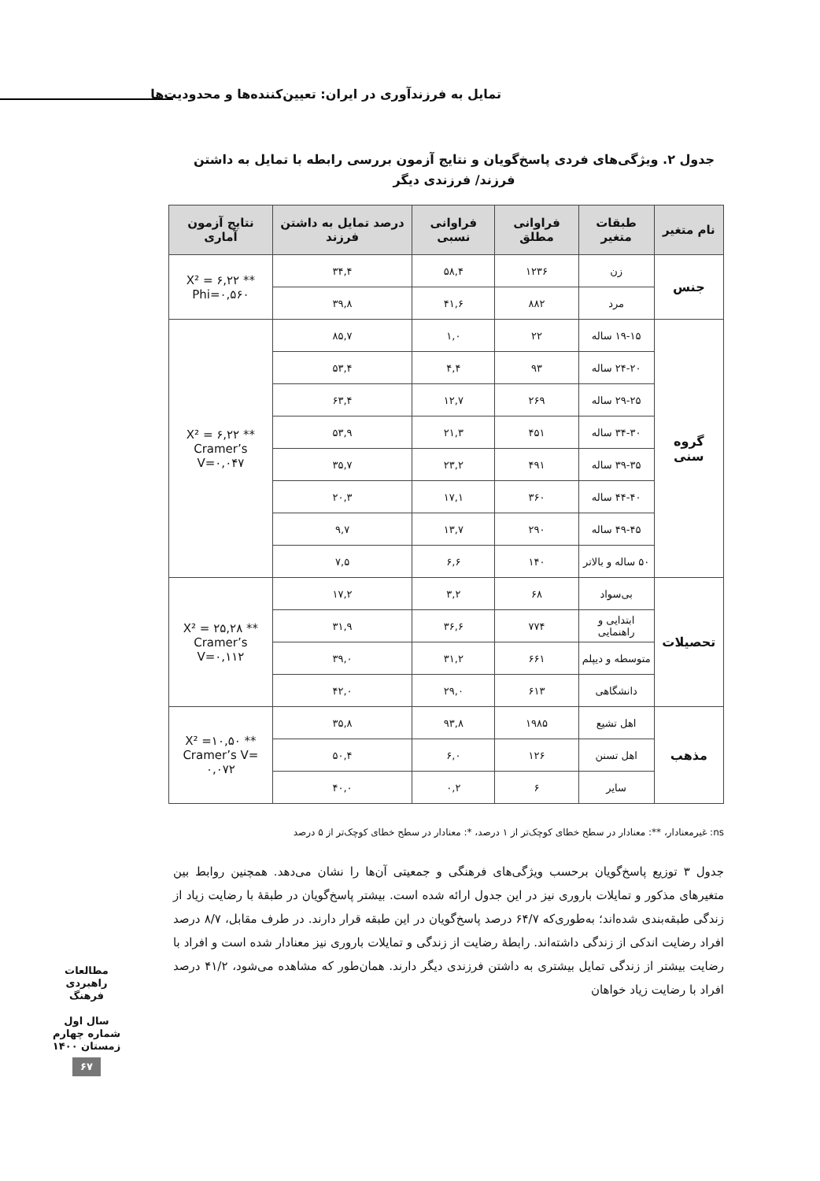تمایل به فرزندآوری در ایران: تعیین‌کننده‌ها و محدودیت‌ها
جدول ۲. ویژگی‌های فردی پاسخ‌گویان و نتایج آزمون بررسی رابطه با تمایل به داشتن فرزند/ فرزندی دیگر
| نام متغیر | طبقات متغیر | فراوانی مطلق | فراوانی نسبی | درصد تمایل به داشتن فرزند | نتایج آزمون آماری |
| --- | --- | --- | --- | --- | --- |
| جنس | زن | ۱۲۳۶ | ۵۸,۴ | ۳۴,۴ | X² = ۶,۲۲ ** Phi=۰,۵۶۰ |
| | مرد | ۸۸۲ | ۴۱,۶ | ۳۹,۸ | |
| گروه سنی | ۱۹-۱۵ ساله | ۲۲ | ۱,۰ | ۸۵,۷ | X² = ۶,۲۲ ** Cramer’s V=۰,۰۴۷ |
| | ۲۴-۲۰ ساله | ۹۳ | ۴,۴ | ۵۳,۴ | |
| | ۲۹-۲۵ ساله | ۲۶۹ | ۱۲,۷ | ۶۳,۴ | |
| | ۳۴-۳۰ ساله | ۴۵۱ | ۲۱,۳ | ۵۳,۹ | |
| | ۳۹-۳۵ ساله | ۴۹۱ | ۲۳,۲ | ۳۵,۷ | |
| | ۴۴-۴۰ ساله | ۳۶۰ | ۱۷,۱ | ۲۰,۳ | |
| | ۴۹-۴۵ ساله | ۲۹۰ | ۱۳,۷ | ۹,۷ | |
| | ۵۰ ساله و بالاتر | ۱۴۰ | ۶,۶ | ۷,۵ | |
| تحصیلات | بی‌سواد | ۶۸ | ۳,۲ | ۱۷,۲ | X² = ۲۵,۲۸ ** Cramer’s V=۰,۱۱۲ |
| | ابتدایی و راهنمایی | ۷۷۴ | ۳۶,۶ | ۳۱,۹ | |
| | متوسطه و دیپلم | ۶۶۱ | ۳۱,۲ | ۳۹,۰ | |
| | دانشگاهی | ۶۱۳ | ۲۹,۰ | ۴۲,۰ | |
| مذهب | اهل تشیع | ۱۹۸۵ | ۹۳,۸ | ۳۵,۸ | X² =۱۰,۵۰ ** Cramer’s V= ۰,۰۷۲ |
| | اهل تسنن | ۱۲۶ | ۶,۰ | ۵۰,۴ | |
| | سایر | ۶ | ۰,۲ | ۴۰,۰ | |
ns: غیرمعنادار، **: معنادار در سطح خطای کوچک‌تر از ۱ درصد، *: معنادار در سطح خطای کوچک‌تر از ۵ درصد
جدول ۳ توزیع پاسخ‌گویان برحسب ویژگی‌های فرهنگی و جمعیتی آن‌ها را نشان می‌دهد. همچنین روابط بین متغیرهای مذکور و تمایلات باروری نیز در این جدول ارائه شده است. بیشتر پاسخ‌گویان در طبقهٔ با رضایت زیاد از زندگی طبقه‌بندی شده‌اند؛ به‌طوری‌که ۶۴/۷ درصد پاسخ‌گویان در این طبقه قرار دارند. در طرف مقابل، ۸/۷ درصد افراد رضایت اندکی از زندگی داشته‌اند. رابطهٔ رضایت از زندگی و تمایلات باروری نیز معنادار شده است و افراد با رضایت بیشتر از زندگی تمایل بیشتری به داشتن فرزندی دیگر دارند. همان‌طور که مشاهده می‌شود، ۴۱/۲ درصد افراد با رضایت زیاد خواهان
مطالعات راهبردی فرهنگ
سال اول
شماره چهارم
زمستان ۱۴۰۰
۶۷